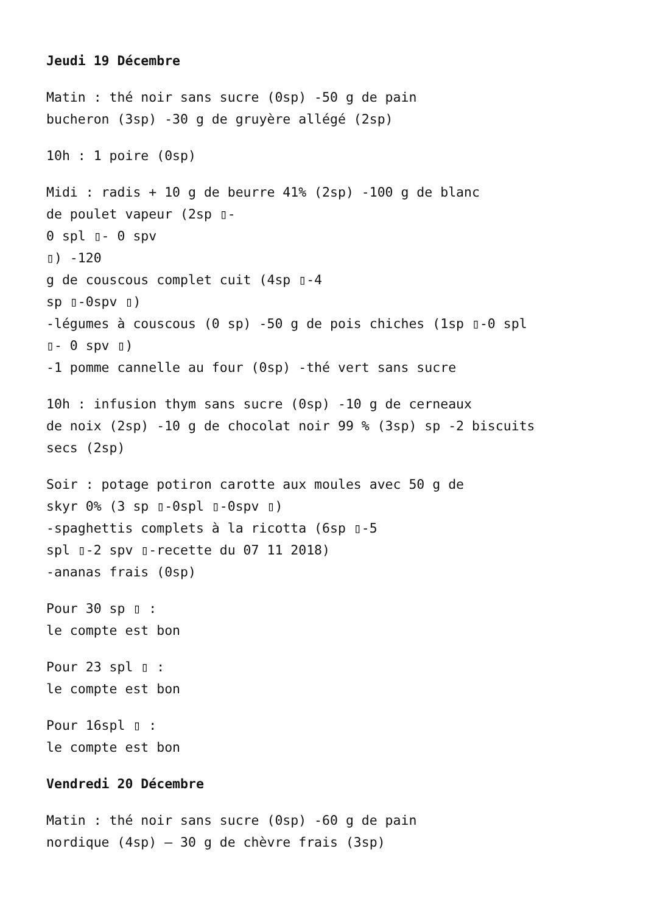Jeudi 19 Décembre
Matin : thé noir sans sucre (0sp) -50 g de pain
bucheron (3sp) -30 g de gruyère allégé (2sp)
10h : 1 poire (0sp)
Midi : radis + 10 g de beurre 41% (2sp) -100 g de blanc
de poulet vapeur (2sp ▯-
0 spl ▯- 0 spv
▯) -120
g de couscous complet cuit (4sp ▯-4
sp ▯-0spv ▯)
-légumes à couscous (0 sp) -50 g de pois chiches (1sp ▯-0 spl
▯- 0 spv ▯)
-1 pomme cannelle au four (0sp) -thé vert sans sucre
10h : infusion thym sans sucre (0sp) -10 g de cerneaux
de noix (2sp) -10 g de chocolat noir 99 % (3sp) sp -2 biscuits
secs (2sp)
Soir : potage potiron carotte aux moules avec 50 g de
skyr 0% (3 sp ▯-0spl ▯-0spv ▯)
-spaghettis complets à la ricotta (6sp ▯-5
spl ▯-2 spv ▯-recette du 07 11 2018)
-ananas frais (0sp)
Pour 30 sp ▯ :
le compte est bon
Pour 23 spl ▯ :
le compte est bon
Pour 16spl ▯ :
le compte est bon
Vendredi 20 Décembre
Matin : thé noir sans sucre (0sp) -60 g de pain
nordique (4sp) – 30 g de chèvre frais (3sp)